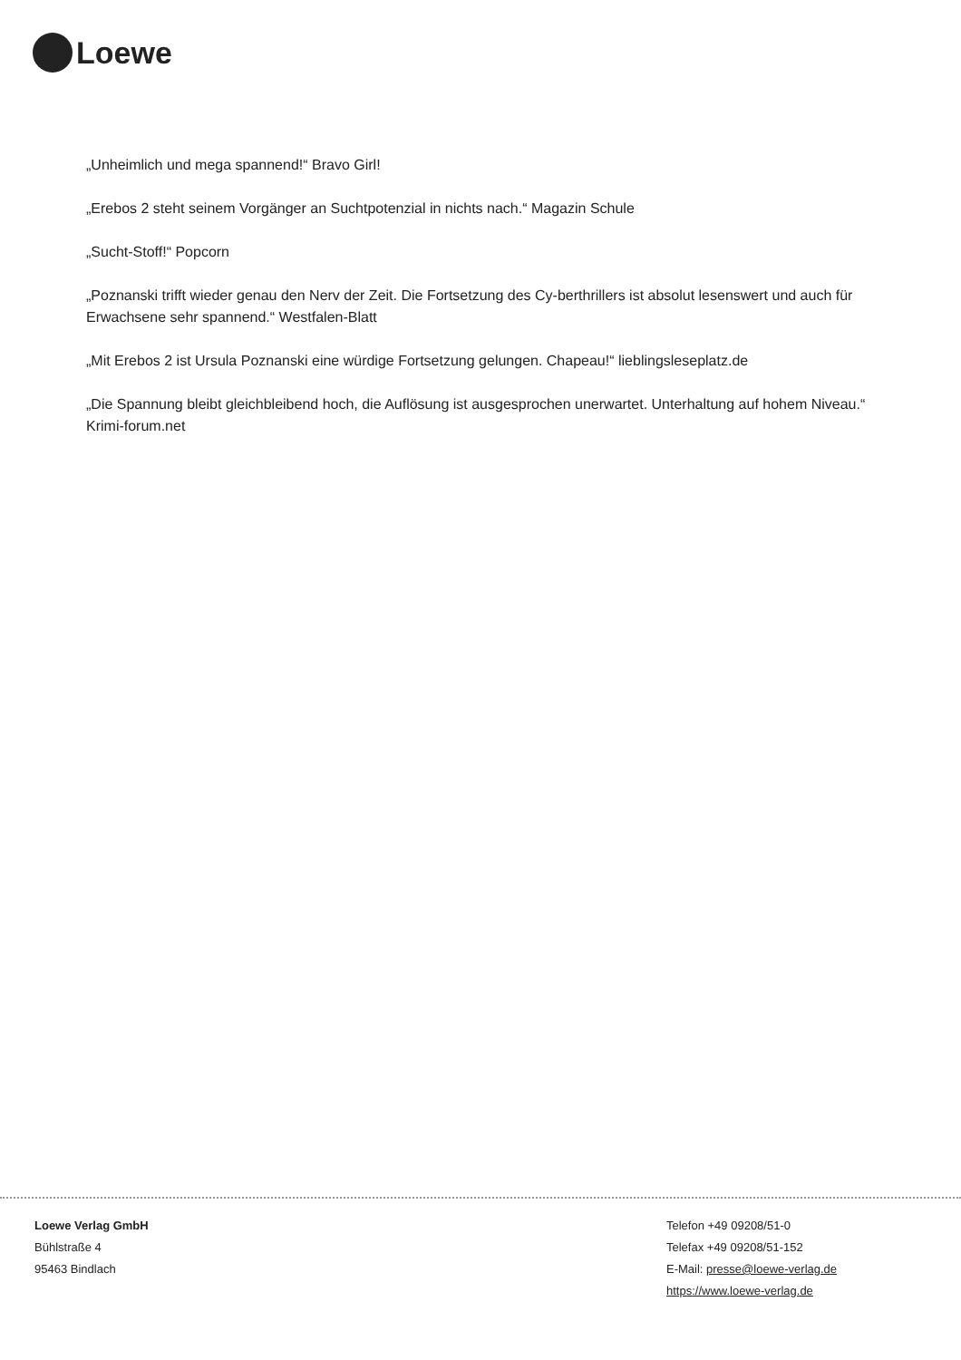Loewe
„Unheimlich und mega spannend!“ Bravo Girl!
„Erebos 2 steht seinem Vorgänger an Suchtpotenzial in nichts nach.“ Magazin Schule
„Sucht-Stoff!“ Popcorn
„Poznanski trifft wieder genau den Nerv der Zeit. Die Fortsetzung des Cy-berthrillers ist absolut lesenswert und auch für Erwachsene sehr spannend.“ Westfalen-Blatt
„Mit Erebos 2 ist Ursula Poznanski eine würdige Fortsetzung gelungen. Chapeau!“ lieblingsleseplatz.de
„Die Spannung bleibt gleichbleibend hoch, die Auflösung ist ausgesprochen unerwartet. Unterhaltung auf hohem Niveau.“ Krimi-forum.net
Loewe Verlag GmbH
Bühlstraße 4
95463 Bindlach
Telefon +49 09208/51-0
Telefax +49 09208/51-152
E-Mail: presse@loewe-verlag.de
https://www.loewe-verlag.de